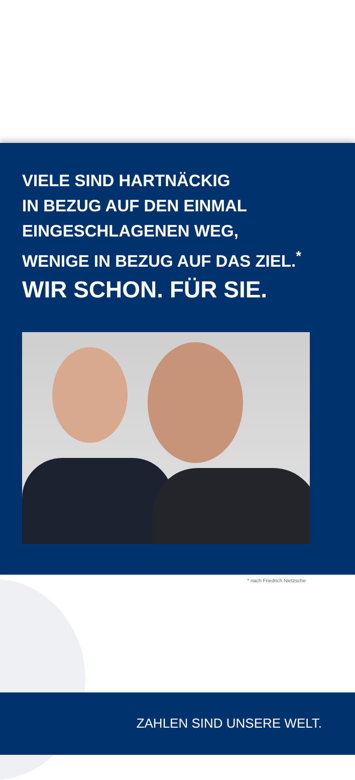VIELE SIND HARTNÄCKIG
IN BEZUG AUF DEN EINMAL
EINGESCHLAGENEN WEG,
WENIGE IN BEZUG AUF DAS ZIEL.<sup>*</sup>
WIR SCHON. FÜR SIE.
* nach Friedrich Nietzsche
ZAHLEN SIND UNSERE WELT.